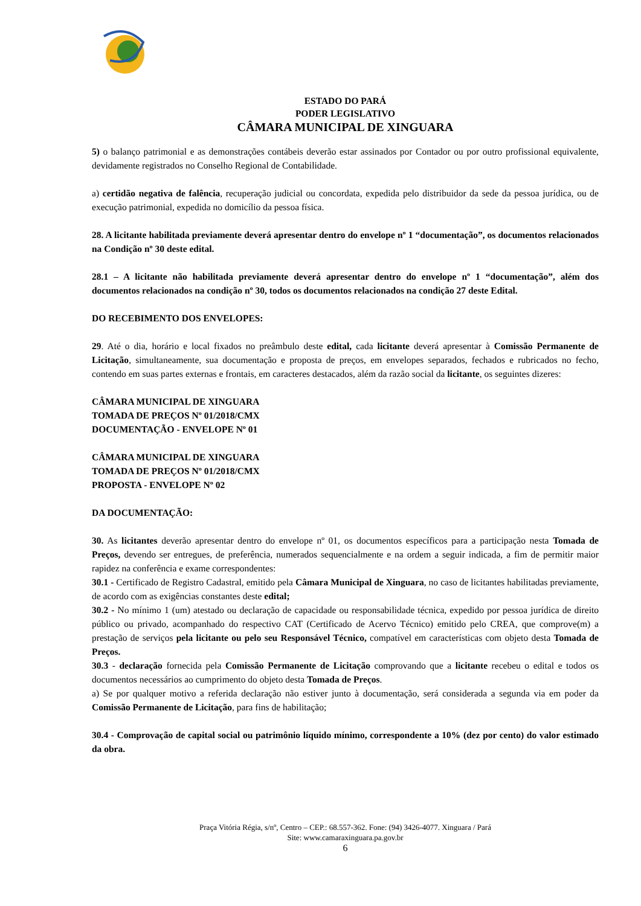ESTADO DO PARÁ
PODER LEGISLATIVO
CÂMARA MUNICIPAL DE XINGUARA
5) o balanço patrimonial e as demonstrações contábeis deverão estar assinados por Contador ou por outro profissional equivalente, devidamente registrados no Conselho Regional de Contabilidade.
a) certidão negativa de falência, recuperação judicial ou concordata, expedida pelo distribuidor da sede da pessoa jurídica, ou de execução patrimonial, expedida no domicílio da pessoa física.
28. A licitante habilitada previamente deverá apresentar dentro do envelope nº 1 “documentação”, os documentos relacionados na Condição nº 30 deste edital.
28.1 – A licitante não habilitada previamente deverá apresentar dentro do envelope nº 1 “documentação”, além dos documentos relacionados na condição nº 30, todos os documentos relacionados na condição 27 deste Edital.
DO RECEBIMENTO DOS ENVELOPES:
29. Até o dia, horário e local fixados no preâmbulo deste edital, cada licitante deverá apresentar à Comissão Permanente de Licitação, simultaneamente, sua documentação e proposta de preços, em envelopes separados, fechados e rubricados no fecho, contendo em suas partes externas e frontais, em caracteres destacados, além da razão social da licitante, os seguintes dizeres:
CÂMARA MUNICIPAL DE XINGUARA
TOMADA DE PREÇOS Nº 01/2018/CMX
DOCUMENTAÇÃO - ENVELOPE Nº 01
CÂMARA MUNICIPAL DE XINGUARA
TOMADA DE PREÇOS Nº 01/2018/CMX
PROPOSTA - ENVELOPE Nº 02
DA DOCUMENTAÇÃO:
30. As licitantes deverão apresentar dentro do envelope nº 01, os documentos específicos para a participação nesta Tomada de Preços, devendo ser entregues, de preferência, numerados sequencialmente e na ordem a seguir indicada, a fim de permitir maior rapidez na conferência e exame correspondentes:
30.1 - Certificado de Registro Cadastral, emitido pela Câmara Municipal de Xinguara, no caso de licitantes habilitadas previamente, de acordo com as exigências constantes deste edital;
30.2 - No mínimo 1 (um) atestado ou declaração de capacidade ou responsabilidade técnica, expedido por pessoa jurídica de direito público ou privado, acompanhado do respectivo CAT (Certificado de Acervo Técnico) emitido pelo CREA, que comprove(m) a prestação de serviços pela licitante ou pelo seu Responsável Técnico, compatível em características com objeto desta Tomada de Preços.
30.3 - declaração fornecida pela Comissão Permanente de Licitação comprovando que a licitante recebeu o edital e todos os documentos necessários ao cumprimento do objeto desta Tomada de Preços.
a) Se por qualquer motivo a referida declaração não estiver junto à documentação, será considerada a segunda via em poder da Comissão Permanente de Licitação, para fins de habilitação;
30.4 - Comprovação de capital social ou patrimônio líquido mínimo, correspondente a 10% (dez por cento) do valor estimado da obra.
Praça Vitória Régia, s/nº, Centro – CEP.: 68.557-362. Fone: (94) 3426-4077. Xinguara / Pará
Site: www.camaraxinguara.pa.gov.br
6